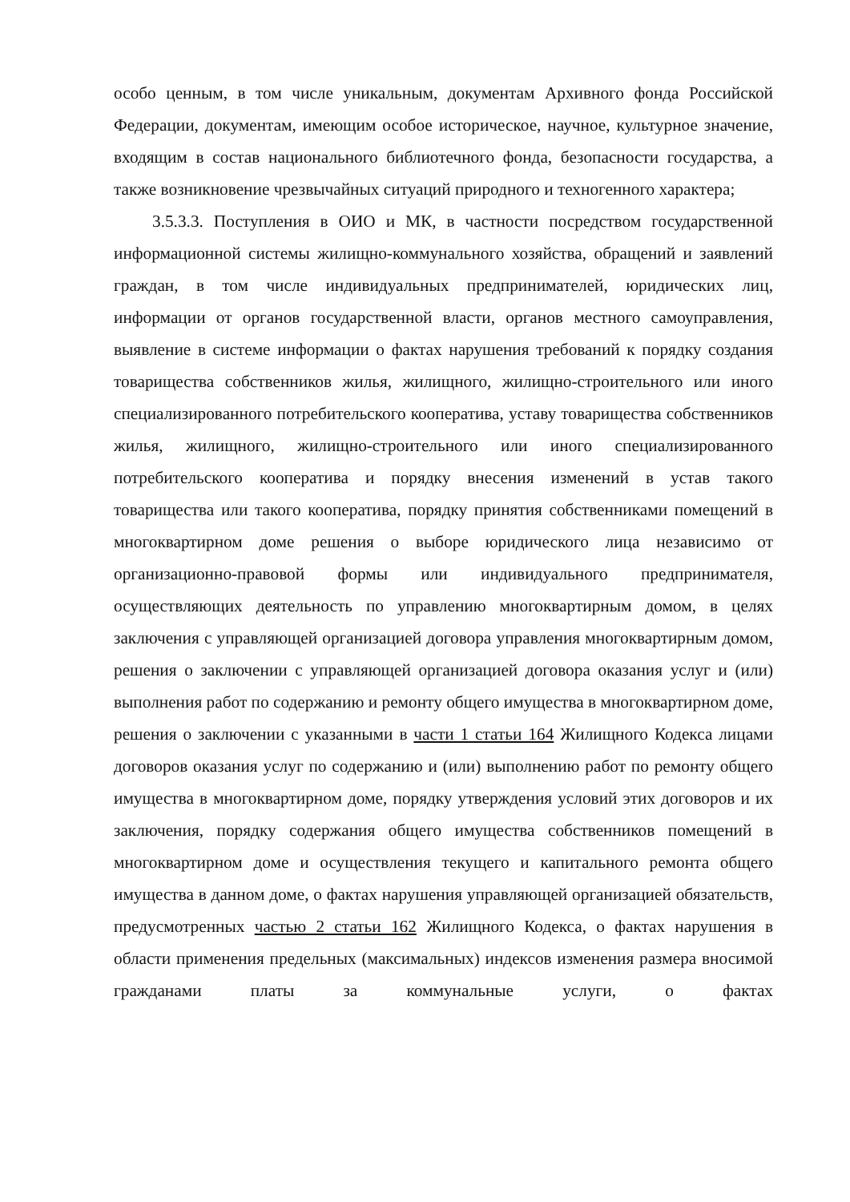особо ценным, в том числе уникальным, документам Архивного фонда Российской Федерации, документам, имеющим особое историческое, научное, культурное значение, входящим в состав национального библиотечного фонда, безопасности государства, а также возникновение чрезвычайных ситуаций природного и техногенного характера;
3.5.3.3. Поступления в ОИО и МК, в частности посредством государственной информационной системы жилищно-коммунального хозяйства, обращений и заявлений граждан, в том числе индивидуальных предпринимателей, юридических лиц, информации от органов государственной власти, органов местного самоуправления, выявление в системе информации о фактах нарушения требований к порядку создания товарищества собственников жилья, жилищного, жилищно-строительного или иного специализированного потребительского кооператива, уставу товарищества собственников жилья, жилищного, жилищно-строительного или иного специализированного потребительского кооператива и порядку внесения изменений в устав такого товарищества или такого кооператива, порядку принятия собственниками помещений в многоквартирном доме решения о выборе юридического лица независимо от организационно-правовой формы или индивидуального предпринимателя, осуществляющих деятельность по управлению многоквартирным домом, в целях заключения с управляющей организацией договора управления многоквартирным домом, решения о заключении с управляющей организацией договора оказания услуг и (или) выполнения работ по содержанию и ремонту общего имущества в многоквартирном доме, решения о заключении с указанными в части 1 статьи 164 Жилищного Кодекса лицами договоров оказания услуг по содержанию и (или) выполнению работ по ремонту общего имущества в многоквартирном доме, порядку утверждения условий этих договоров и их заключения, порядку содержания общего имущества собственников помещений в многоквартирном доме и осуществления текущего и капитального ремонта общего имущества в данном доме, о фактах нарушения управляющей организацией обязательств, предусмотренных частью 2 статьи 162 Жилищного Кодекса, о фактах нарушения в области применения предельных (максимальных) индексов изменения размера вносимой гражданами платы за коммунальные услуги, о фактах